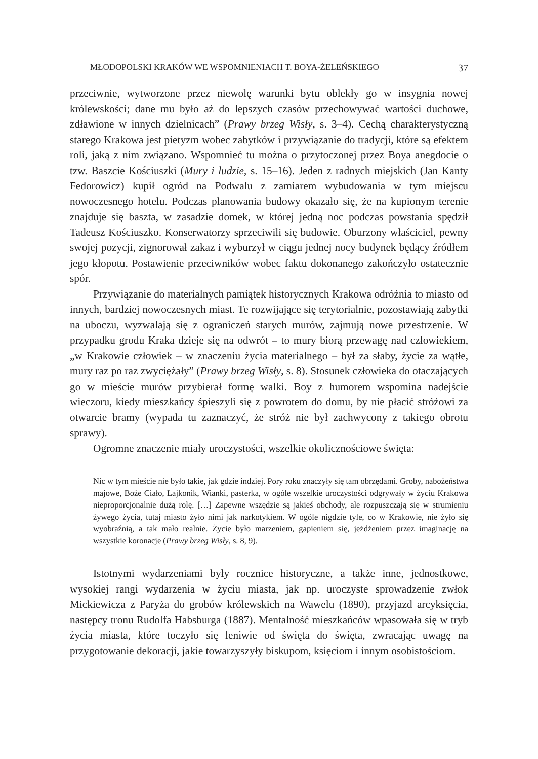MŁODOPOLSKI KRAKÓW WE WSPOMNIENIACH T. BOYA-ŻELEŃSKIEGO 37
przeciwnie, wytworzone przez niewolę warunki bytu oblekły go w insygnia nowej królewskości; dane mu było aż do lepszych czasów przechowywać wartości duchowe, zdławione w innych dzielnicach” (Prawy brzeg Wisły, s. 3–4). Cechą charakterystyczną starego Krakowa jest pietyzm wobec zabytków i przywiązanie do tradycji, które są efektem roli, jaką z nim związano. Wspomnieć tu można o przytoczonej przez Boya anegdocie o tzw. Baszcie Kościuszki (Mury i ludzie, s. 15–16). Jeden z radnych miejskich (Jan Kanty Fedorowicz) kupił ogród na Podwalu z zamiarem wybudowania w tym miejscu nowoczesnego hotelu. Podczas planowania budowy okazało się, że na kupionym terenie znajduje się baszta, w zasadzie domek, w której jedną noc podczas powstania spędził Tadeusz Kościuszko. Konserwatorzy sprzeciwili się budowie. Oburzony właściciel, pewny swojej pozycji, zignorował zakaz i wyburzył w ciągu jednej nocy budynek będący źródłem jego kłopotu. Postawienie przeciwników wobec faktu dokonanego zakończyło ostatecznie spór.
Przywiązanie do materialnych pamiątek historycznych Krakowa odróżnia to miasto od innych, bardziej nowoczesnych miast. Te rozwijające się terytorialnie, pozostawiają zabytki na uboczu, wyzwalają się z ograniczeń starych murów, zajmują nowe przestrzenie. W przypadku grodu Kraka dzieje się na odwrót – to mury biorą przewagę nad człowiekiem, „w Krakowie człowiek – w znaczeniu życia materialnego – był za słaby, życie za wątłe, mury raz po raz zwyciężały” (Prawy brzeg Wisły, s. 8). Stosunek człowieka do otaczających go w mieście murów przybierał formę walki. Boy z humorem wspomina nadejście wieczoru, kiedy mieszkańcy śpieszyli się z powrotem do domu, by nie płacić stróżowi za otwarcie bramy (wypada tu zaznaczyć, że stróż nie był zachwycony z takiego obrotu sprawy).
Ogromne znaczenie miały uroczystości, wszelkie okolicznościowe święta:
Nic w tym mieście nie było takie, jak gdzie indziej. Pory roku znaczyły się tam obrzędami. Groby, nabożeństwa majowe, Boże Ciało, Lajkonik, Wianki, pasterka, w ogóle wszelkie uroczystości odgrywały w życiu Krakowa nieproporcjonalnie dużą rolę. […] Zapewne wszędzie są jakieś obchody, ale rozpuszczają się w strumieniu żywego życia, tutaj miasto żyło nimi jak narkotykiem. W ogóle nigdzie tyle, co w Krakowie, nie żyło się wyobraźnią, a tak mało realnie. Życie było marzeniem, gapieniem się, jeżdżeniem przez imaginację na wszystkie koronacje (Prawy brzeg Wisły, s. 8, 9).
Istotnymi wydarzeniami były rocznice historyczne, a także inne, jednostkowe, wysokiej rangi wydarzenia w życiu miasta, jak np. uroczyste sprowadzenie zwłok Mickiewicza z Paryża do grobów królewskich na Wawelu (1890), przyjazd arcyksięcia, następcy tronu Rudolfa Habsburga (1887). Mentalność mieszkańców wpasowała się w tryb życia miasta, które toczyło się leniwie od święta do święta, zwracając uwagę na przygotowanie dekoracji, jakie towarzyszyły biskupom, księciom i innym osobistościom.